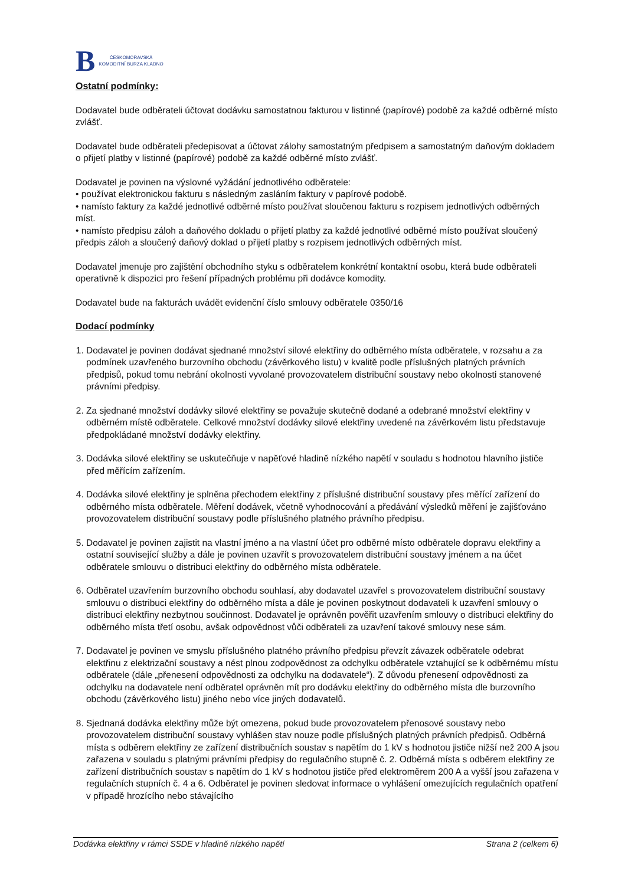B
ČESKOMORAVSKÁ
KOMODITNÍ BURZA KLADNO
Ostatní podmínky:
Dodavatel bude odběrateli účtovat dodávku samostatnou fakturou v listinné (papírové) podobě za každé odběrné místo zvlášť.
Dodavatel bude odběrateli předepisovat a účtovat zálohy samostatným předpisem a samostatným daňovým dokladem o přijetí platby v listinné (papírové) podobě za každé odběrné místo zvlášť.
Dodavatel je povinen na výslovné vyžádání jednotlivého odběratele:
• používat elektronickou fakturu s následným zasláním faktury v papírové podobě.
• namísto faktury za každé jednotlivé odběrné místo používat sloučenou fakturu s rozpisem jednotlivých odběrných míst.
• namísto předpisu záloh a daňového dokladu o přijetí platby za každé jednotlivé odběrné místo používat sloučený předpis záloh a sloučený daňový doklad o přijetí platby s rozpisem jednotlivých odběrných míst.
Dodavatel jmenuje pro zajištění obchodního styku s odběratelem konkrétní kontaktní osobu, která bude odběrateli operativně k dispozici pro řešení případných problému při dodávce komodity.
Dodavatel bude na fakturách uvádět evidenční číslo smlouvy odběratele 0350/16
Dodací podmínky
1. Dodavatel je povinen dodávat sjednané množství silové elektřiny do odběrného místa odběratele, v rozsahu a za podmínek uzavřeného burzovního obchodu (závěrkového listu) v kvalitě podle příslušných platných právních předpisů, pokud tomu nebrání okolnosti vyvolané provozovatelem distribuční soustavy nebo okolnosti stanovené právními předpisy.
2. Za sjednané množství dodávky silové elektřiny se považuje skutečně dodané a odebrané množství elektřiny v odběrném místě odběratele. Celkové množství dodávky silové elektřiny uvedené na závěrkovém listu představuje předpokládané množství dodávky elektřiny.
3. Dodávka silové elektřiny se uskutečňuje v napěťové hladině nízkého napětí v souladu s hodnotou hlavního jističe před měřícím zařízením.
4. Dodávka silové elektřiny je splněna přechodem elektřiny z příslušné distribuční soustavy přes měřící zařízení do odběrného místa odběratele. Měření dodávek, včetně vyhodnocování a předávání výsledků měření je zajišťováno provozovatelem distribuční soustavy podle příslušného platného právního předpisu.
5. Dodavatel je povinen zajistit na vlastní jméno a na vlastní účet pro odběrné místo odběratele dopravu elektřiny a ostatní související služby a dále je povinen uzavřít s provozovatelem distribuční soustavy jménem a na účet odběratele smlouvu o distribuci elektřiny do odběrného místa odběratele.
6. Odběratel uzavřením burzovního obchodu souhlasí, aby dodavatel uzavřel s provozovatelem distribuční soustavy smlouvu o distribuci elektřiny do odběrného místa a dále je povinen poskytnout dodavateli k uzavření smlouvy o distribuci elektřiny nezbytnou součinnost. Dodavatel je oprávněn pověřit uzavřením smlouvy o distribuci elektřiny do odběrného místa třetí osobu, avšak odpovědnost vůči odběrateli za uzavření takové smlouvy nese sám.
7. Dodavatel je povinen ve smyslu příslušného platného právního předpisu převzít závazek odběratele odebrat elektřinu z elektrizační soustavy a nést plnou zodpovědnost za odchylku odběratele vztahující se k odběrnému místu odběratele (dále „přenesení odpovědnosti za odchylku na dodavatele“). Z důvodu přenesení odpovědnosti za odchylku na dodavatele není odběratel oprávněn mít pro dodávku elektřiny do odběrného místa dle burzovního obchodu (závěrkového listu) jiného nebo více jiných dodavatelů.
8. Sjednaná dodávka elektřiny může být omezena, pokud bude provozovatelem přenosové soustavy nebo provozovatelem distribuční soustavy vyhlášen stav nouze podle příslušných platných právních předpisů. Odběrná místa s odběrem elektřiny ze zařízení distribučních soustav s napětím do 1 kV s hodnotou jističe nižší než 200 A jsou zařazena v souladu s platnými právními předpisy do regulačního stupně č. 2. Odběrná místa s odběrem elektřiny ze zařízení distribučních soustav s napětím do 1 kV s hodnotou jističe před elektroměrem 200 A a vyšší jsou zařazena v regulačních stupních č. 4 a 6. Odběratel je povinen sledovat informace o vyhlášení omezujících regulačních opatření v případě hrozícího nebo stávajícího
Dodávka elektřiny v rámci SSDE v hladině nízkého napětí Strana 2 (celkem 6)